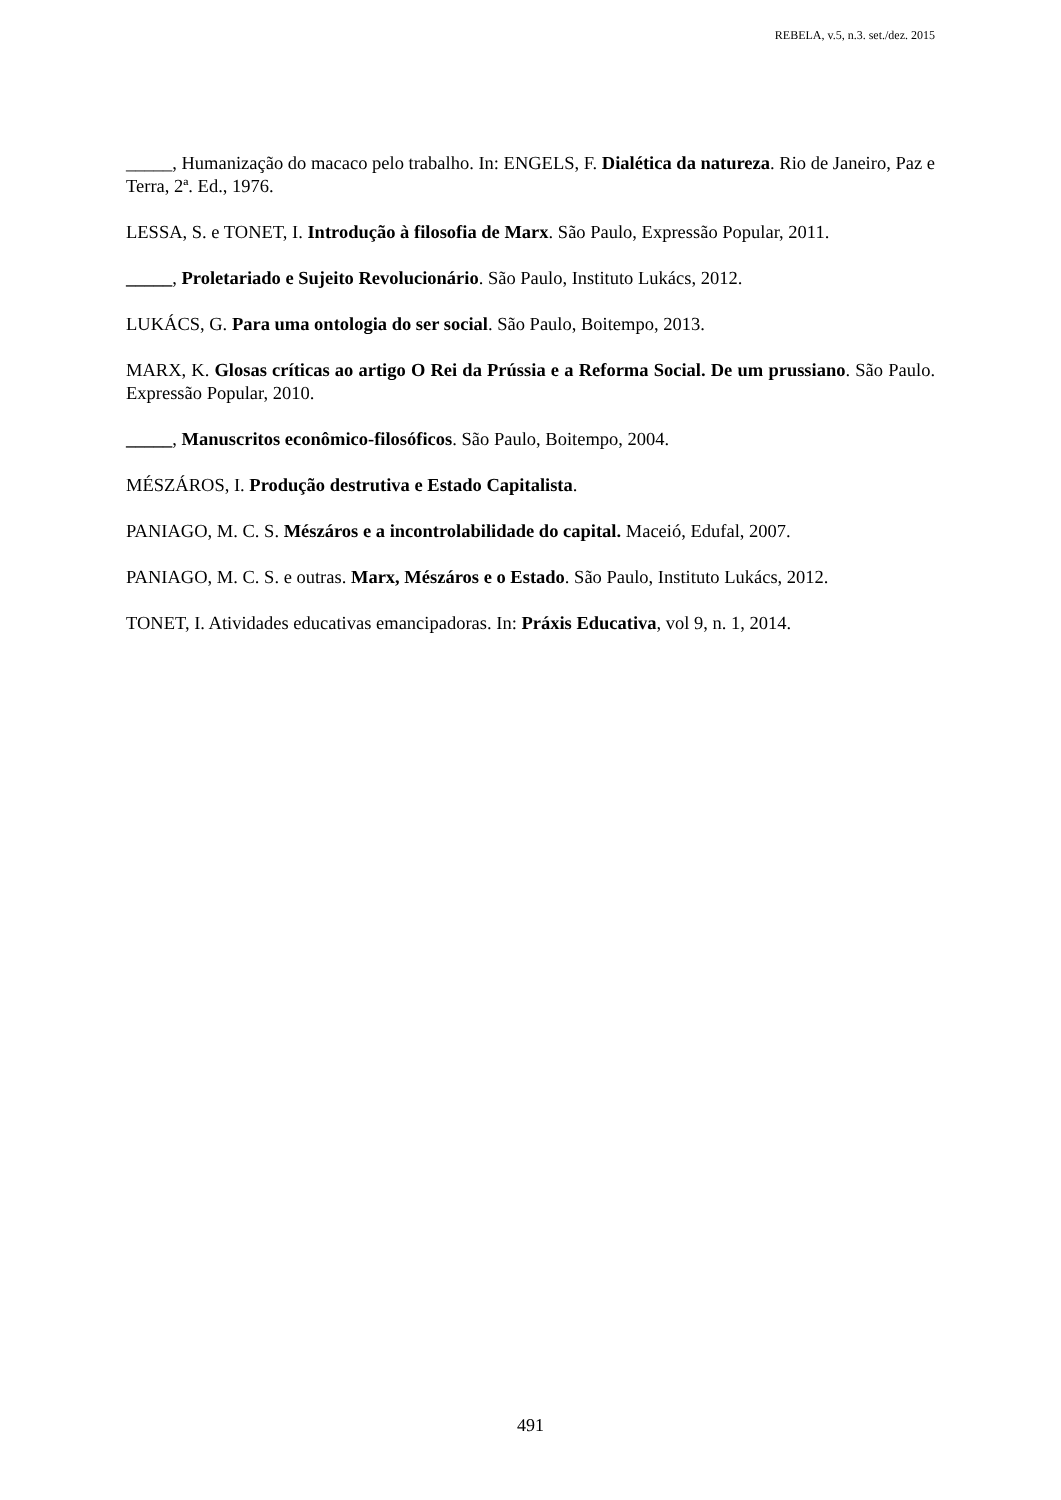REBELA, v.5, n.3. set./dez. 2015
_____, Humanização do macaco pelo trabalho. In: ENGELS, F. Dialética da natureza. Rio de Janeiro, Paz e Terra, 2ª. Ed., 1976.
LESSA, S. e TONET, I. Introdução à filosofia de Marx. São Paulo, Expressão Popular, 2011.
_____, Proletariado e Sujeito Revolucionário. São Paulo, Instituto Lukács, 2012.
LUKÁCS, G. Para uma ontologia do ser social. São Paulo, Boitempo, 2013.
MARX, K. Glosas críticas ao artigo O Rei da Prússia e a Reforma Social. De um prussiano. São Paulo. Expressão Popular, 2010.
_____, Manuscritos econômico-filosóficos. São Paulo, Boitempo, 2004.
MÉSZÁROS, I. Produção destrutiva e Estado Capitalista.
PANIAGO, M. C. S. Mészáros e a incontrolabilidade do capital. Maceió, Edufal, 2007.
PANIAGO, M. C. S. e outras. Marx, Mészáros e o Estado. São Paulo, Instituto Lukács, 2012.
TONET, I. Atividades educativas emancipadoras. In: Práxis Educativa, vol 9, n. 1, 2014.
491